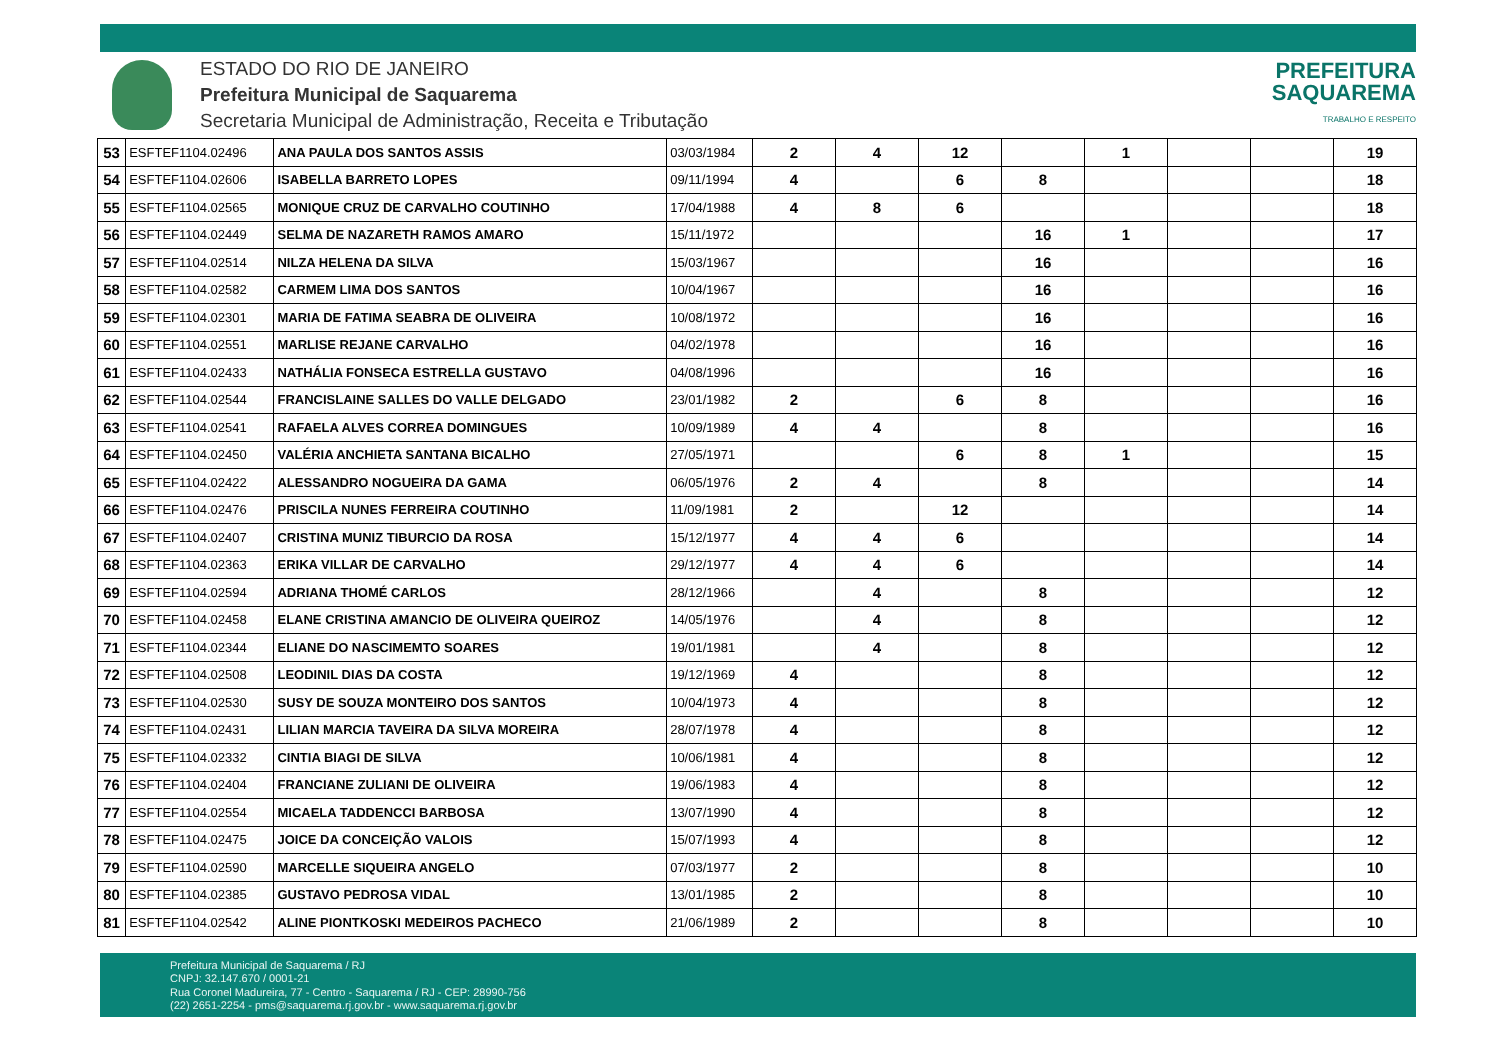ESTADO DO RIO DE JANEIRO
Prefeitura Municipal de Saquarema
Secretaria Municipal de Administração, Receita e Tributação
PREFEITURA
SAQUAREMA
TRABALHO E RESPEITO
| 53 | ESFTEF1104.02496 | ANA PAULA DOS SANTOS ASSIS | 03/03/1984 | 2 | 4 | 12 | | 1 | | | 19 |
| 54 | ESFTEF1104.02606 | ISABELLA BARRETO LOPES | 09/11/1994 | 4 | | 6 | 8 | | | | 18 |
| 55 | ESFTEF1104.02565 | MONIQUE CRUZ DE CARVALHO COUTINHO | 17/04/1988 | 4 | 8 | 6 | | | | | 18 |
| 56 | ESFTEF1104.02449 | SELMA DE NAZARETH RAMOS AMARO | 15/11/1972 | | | | 16 | 1 | | | 17 |
| 57 | ESFTEF1104.02514 | NILZA HELENA DA SILVA | 15/03/1967 | | | | 16 | | | | 16 |
| 58 | ESFTEF1104.02582 | CARMEM LIMA DOS SANTOS | 10/04/1967 | | | | 16 | | | | 16 |
| 59 | ESFTEF1104.02301 | MARIA DE FATIMA SEABRA DE OLIVEIRA | 10/08/1972 | | | | 16 | | | | 16 |
| 60 | ESFTEF1104.02551 | MARLISE REJANE CARVALHO | 04/02/1978 | | | | 16 | | | | 16 |
| 61 | ESFTEF1104.02433 | NATHÁLIA FONSECA ESTRELLA GUSTAVO | 04/08/1996 | | | | 16 | | | | 16 |
| 62 | ESFTEF1104.02544 | FRANCISLAINE SALLES DO VALLE DELGADO | 23/01/1982 | 2 | | 6 | 8 | | | | 16 |
| 63 | ESFTEF1104.02541 | RAFAELA ALVES CORREA DOMINGUES | 10/09/1989 | 4 | 4 | | 8 | | | | 16 |
| 64 | ESFTEF1104.02450 | VALÉRIA ANCHIETA SANTANA BICALHO | 27/05/1971 | | | 6 | 8 | 1 | | | 15 |
| 65 | ESFTEF1104.02422 | ALESSANDRO NOGUEIRA DA GAMA | 06/05/1976 | 2 | 4 | | 8 | | | | 14 |
| 66 | ESFTEF1104.02476 | PRISCILA NUNES FERREIRA COUTINHO | 11/09/1981 | 2 | | 12 | | | | | 14 |
| 67 | ESFTEF1104.02407 | CRISTINA MUNIZ TIBURCIO DA ROSA | 15/12/1977 | 4 | 4 | 6 | | | | | 14 |
| 68 | ESFTEF1104.02363 | ERIKA VILLAR DE CARVALHO | 29/12/1977 | 4 | 4 | 6 | | | | | 14 |
| 69 | ESFTEF1104.02594 | ADRIANA THOMÉ CARLOS | 28/12/1966 | | 4 | | 8 | | | | 12 |
| 70 | ESFTEF1104.02458 | ELANE CRISTINA AMANCIO DE OLIVEIRA QUEIROZ | 14/05/1976 | | 4 | | 8 | | | | 12 |
| 71 | ESFTEF1104.02344 | ELIANE DO NASCIMEMTO SOARES | 19/01/1981 | | 4 | | 8 | | | | 12 |
| 72 | ESFTEF1104.02508 | LEODINIL DIAS DA COSTA | 19/12/1969 | 4 | | | 8 | | | | 12 |
| 73 | ESFTEF1104.02530 | SUSY DE SOUZA MONTEIRO DOS SANTOS | 10/04/1973 | 4 | | | 8 | | | | 12 |
| 74 | ESFTEF1104.02431 | LILIAN MARCIA TAVEIRA DA SILVA MOREIRA | 28/07/1978 | 4 | | | 8 | | | | 12 |
| 75 | ESFTEF1104.02332 | CINTIA BIAGI DE SILVA | 10/06/1981 | 4 | | | 8 | | | | 12 |
| 76 | ESFTEF1104.02404 | FRANCIANE ZULIANI DE OLIVEIRA | 19/06/1983 | 4 | | | 8 | | | | 12 |
| 77 | ESFTEF1104.02554 | MICAELA TADDENCCI BARBOSA | 13/07/1990 | 4 | | | 8 | | | | 12 |
| 78 | ESFTEF1104.02475 | JOICE DA CONCEIÇÃO VALOIS | 15/07/1993 | 4 | | | 8 | | | | 12 |
| 79 | ESFTEF1104.02590 | MARCELLE SIQUEIRA ANGELO | 07/03/1977 | 2 | | | 8 | | | | 10 |
| 80 | ESFTEF1104.02385 | GUSTAVO PEDROSA VIDAL | 13/01/1985 | 2 | | | 8 | | | | 10 |
| 81 | ESFTEF1104.02542 | ALINE PIONTKOSKI MEDEIROS PACHECO | 21/06/1989 | 2 | | | 8 | | | | 10 |
Prefeitura Municipal de Saquarema / RJ
CNPJ: 32.147.670 / 0001-21
Rua Coronel Madureira, 77 - Centro - Saquarema / RJ - CEP: 28990-756
(22) 2651-2254 - pms@saquarema.rj.gov.br - www.saquarema.rj.gov.br